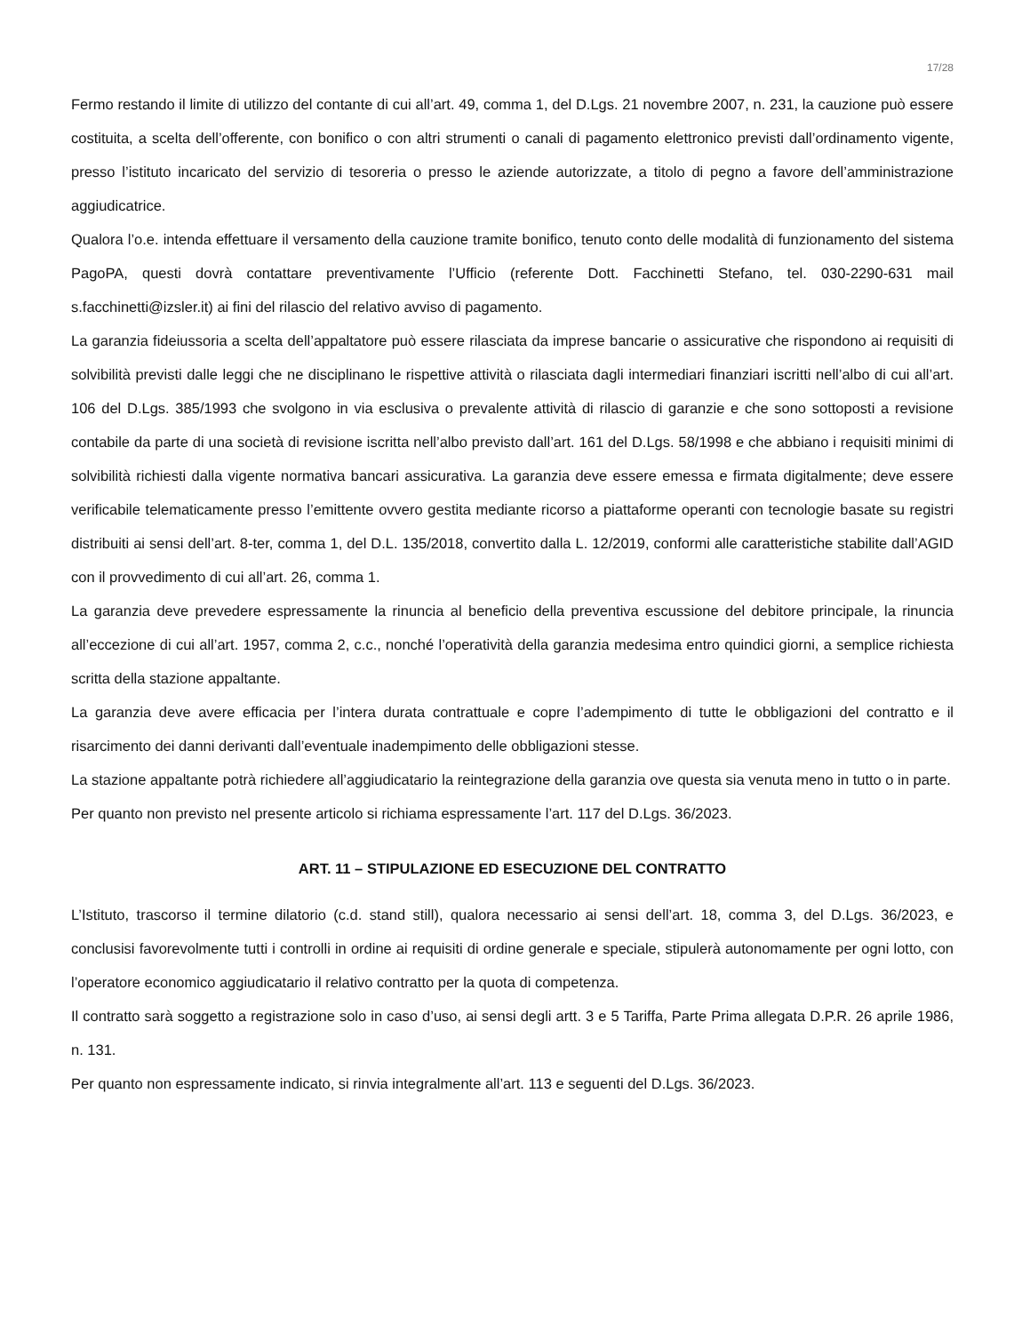17/28
Fermo restando il limite di utilizzo del contante di cui all’art. 49, comma 1, del D.Lgs. 21 novembre 2007, n. 231, la cauzione può essere costituita, a scelta dell’offerente, con bonifico o con altri strumenti o canali di pagamento elettronico previsti dall’ordinamento vigente, presso l’istituto incaricato del servizio di tesoreria o presso le aziende autorizzate, a titolo di pegno a favore dell’amministrazione aggiudicatrice.
Qualora l’o.e. intenda effettuare il versamento della cauzione tramite bonifico, tenuto conto delle modalità di funzionamento del sistema PagoPA, questi dovrà contattare preventivamente l’Ufficio (referente Dott. Facchinetti Stefano, tel. 030-2290-631 mail s.facchinetti@izsler.it) ai fini del rilascio del relativo avviso di pagamento.
La garanzia fideiussoria a scelta dell’appaltatore può essere rilasciata da imprese bancarie o assicurative che rispondono ai requisiti di solvibilità previsti dalle leggi che ne disciplinano le rispettive attività o rilasciata dagli intermediari finanziari iscritti nell’albo di cui all’art. 106 del D.Lgs. 385/1993 che svolgono in via esclusiva o prevalente attività di rilascio di garanzie e che sono sottoposti a revisione contabile da parte di una società di revisione iscritta nell’albo previsto dall’art. 161 del D.Lgs. 58/1998 e che abbiano i requisiti minimi di solvibilità richiesti dalla vigente normativa bancari assicurativa. La garanzia deve essere emessa e firmata digitalmente; deve essere verificabile telematicamente presso l’emittente ovvero gestita mediante ricorso a piattaforme operanti con tecnologie basate su registri distribuiti ai sensi dell’art. 8-ter, comma 1, del D.L. 135/2018, convertito dalla L. 12/2019, conformi alle caratteristiche stabilite dall’AGID con il provvedimento di cui all’art. 26, comma 1.
La garanzia deve prevedere espressamente la rinuncia al beneficio della preventiva escussione del debitore principale, la rinuncia all’eccezione di cui all’art. 1957, comma 2, c.c., nonché l’operatività della garanzia medesima entro quindici giorni, a semplice richiesta scritta della stazione appaltante.
La garanzia deve avere efficacia per l’intera durata contrattuale e copre l’adempimento di tutte le obbligazioni del contratto e il risarcimento dei danni derivanti dall’eventuale inadempimento delle obbligazioni stesse.
La stazione appaltante potrà richiedere all’aggiudicatario la reintegrazione della garanzia ove questa sia venuta meno in tutto o in parte.
Per quanto non previsto nel presente articolo si richiama espressamente l’art. 117 del D.Lgs. 36/2023.
ART. 11 – STIPULAZIONE ED ESECUZIONE DEL CONTRATTO
L’Istituto, trascorso il termine dilatorio (c.d. stand still), qualora necessario ai sensi dell’art. 18, comma 3, del D.Lgs. 36/2023, e conclusisi favorevolmente tutti i controlli in ordine ai requisiti di ordine generale e speciale, stipulerà autonomamente per ogni lotto, con l’operatore economico aggiudicatario il relativo contratto per la quota di competenza.
Il contratto sarà soggetto a registrazione solo in caso d’uso, ai sensi degli artt. 3 e 5 Tariffa, Parte Prima allegata D.P.R. 26 aprile 1986, n. 131.
Per quanto non espressamente indicato, si rinvia integralmente all’art. 113 e seguenti del D.Lgs. 36/2023.